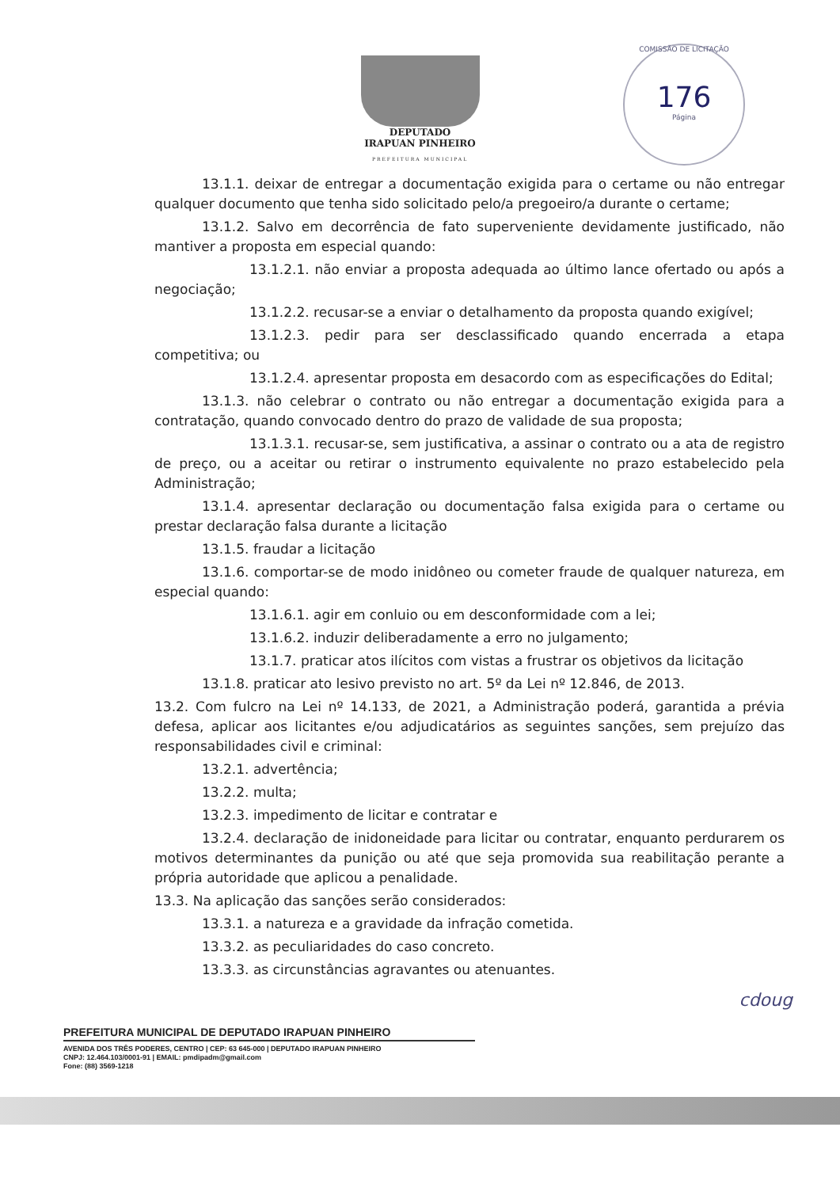DEPUTADO
IRAPUAN PINHEIRO
PREFEITURA MUNICIPAL
COMISSÃO DE LICITAÇÃO
176
Página
13.1.1. deixar de entregar a documentação exigida para o certame ou não entregar qualquer documento que tenha sido solicitado pelo/a pregoeiro/a durante o certame;
13.1.2. Salvo em decorrência de fato superveniente devidamente justificado, não mantiver a proposta em especial quando:
13.1.2.1. não enviar a proposta adequada ao último lance ofertado ou após a negociação;
13.1.2.2. recusar-se a enviar o detalhamento da proposta quando exigível;
13.1.2.3. pedir para ser desclassificado quando encerrada a etapa competitiva; ou
13.1.2.4. apresentar proposta em desacordo com as especificações do Edital;
13.1.3. não celebrar o contrato ou não entregar a documentação exigida para a contratação, quando convocado dentro do prazo de validade de sua proposta;
13.1.3.1. recusar-se, sem justificativa, a assinar o contrato ou a ata de registro de preço, ou a aceitar ou retirar o instrumento equivalente no prazo estabelecido pela Administração;
13.1.4. apresentar declaração ou documentação falsa exigida para o certame ou prestar declaração falsa durante a licitação
13.1.5. fraudar a licitação
13.1.6. comportar-se de modo inidôneo ou cometer fraude de qualquer natureza, em especial quando:
13.1.6.1. agir em conluio ou em desconformidade com a lei;
13.1.6.2. induzir deliberadamente a erro no julgamento;
13.1.7. praticar atos ilícitos com vistas a frustrar os objetivos da licitação
13.1.8. praticar ato lesivo previsto no art. 5º da Lei nº 12.846, de 2013.
13.2. Com fulcro na Lei nº 14.133, de 2021, a Administração poderá, garantida a prévia defesa, aplicar aos licitantes e/ou adjudicatários as seguintes sanções, sem prejuízo das responsabilidades civil e criminal:
13.2.1. advertência;
13.2.2. multa;
13.2.3. impedimento de licitar e contratar e
13.2.4. declaração de inidoneidade para licitar ou contratar, enquanto perdurarem os motivos determinantes da punição ou até que seja promovida sua reabilitação perante a própria autoridade que aplicou a penalidade.
13.3. Na aplicação das sanções serão considerados:
13.3.1. a natureza e a gravidade da infração cometida.
13.3.2. as peculiaridades do caso concreto.
13.3.3. as circunstâncias agravantes ou atenuantes.
cdoug
PREFEITURA MUNICIPAL DE DEPUTADO IRAPUAN PINHEIRO
AVENIDA DOS TRÊS PODERES, CENTRO | CEP: 63 645-000 | DEPUTADO IRAPUAN PINHEIRO
CNPJ: 12.464.103/0001-91 | EMAIL: pmdipadm@gmail.com
Fone: (88) 3569-1218